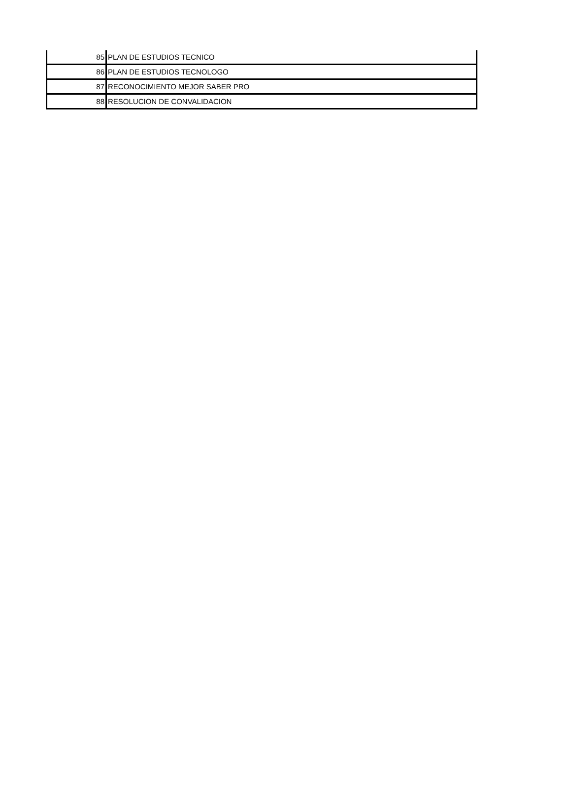| 85 | PLAN DE ESTUDIOS TECNICO |
| 86 | PLAN DE ESTUDIOS TECNOLOGO |
| 87 | RECONOCIMIENTO MEJOR SABER PRO |
| 88 | RESOLUCION DE CONVALIDACION |